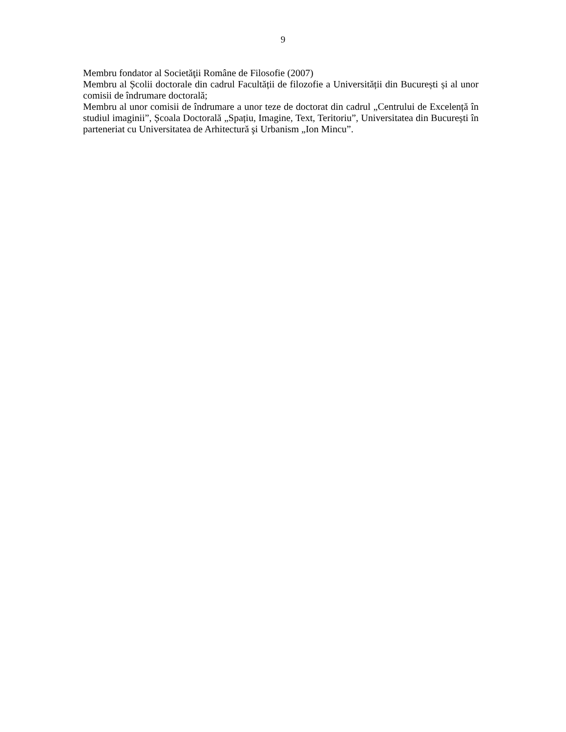9
Membru fondator al Societăţii Române de Filosofie (2007)
Membru al Școlii doctorale din cadrul Facultății de filozofie a Universității din București și al unor comisii de îndrumare doctorală;
Membru al unor comisii de îndrumare a unor teze de doctorat din cadrul „Centrului de Excelență în studiul imaginii”, Școala Doctorală „Spațiu, Imagine, Text, Teritoriu”, Universitatea din București în parteneriat cu Universitatea de Arhitectură şi Urbanism „Ion Mincu”.